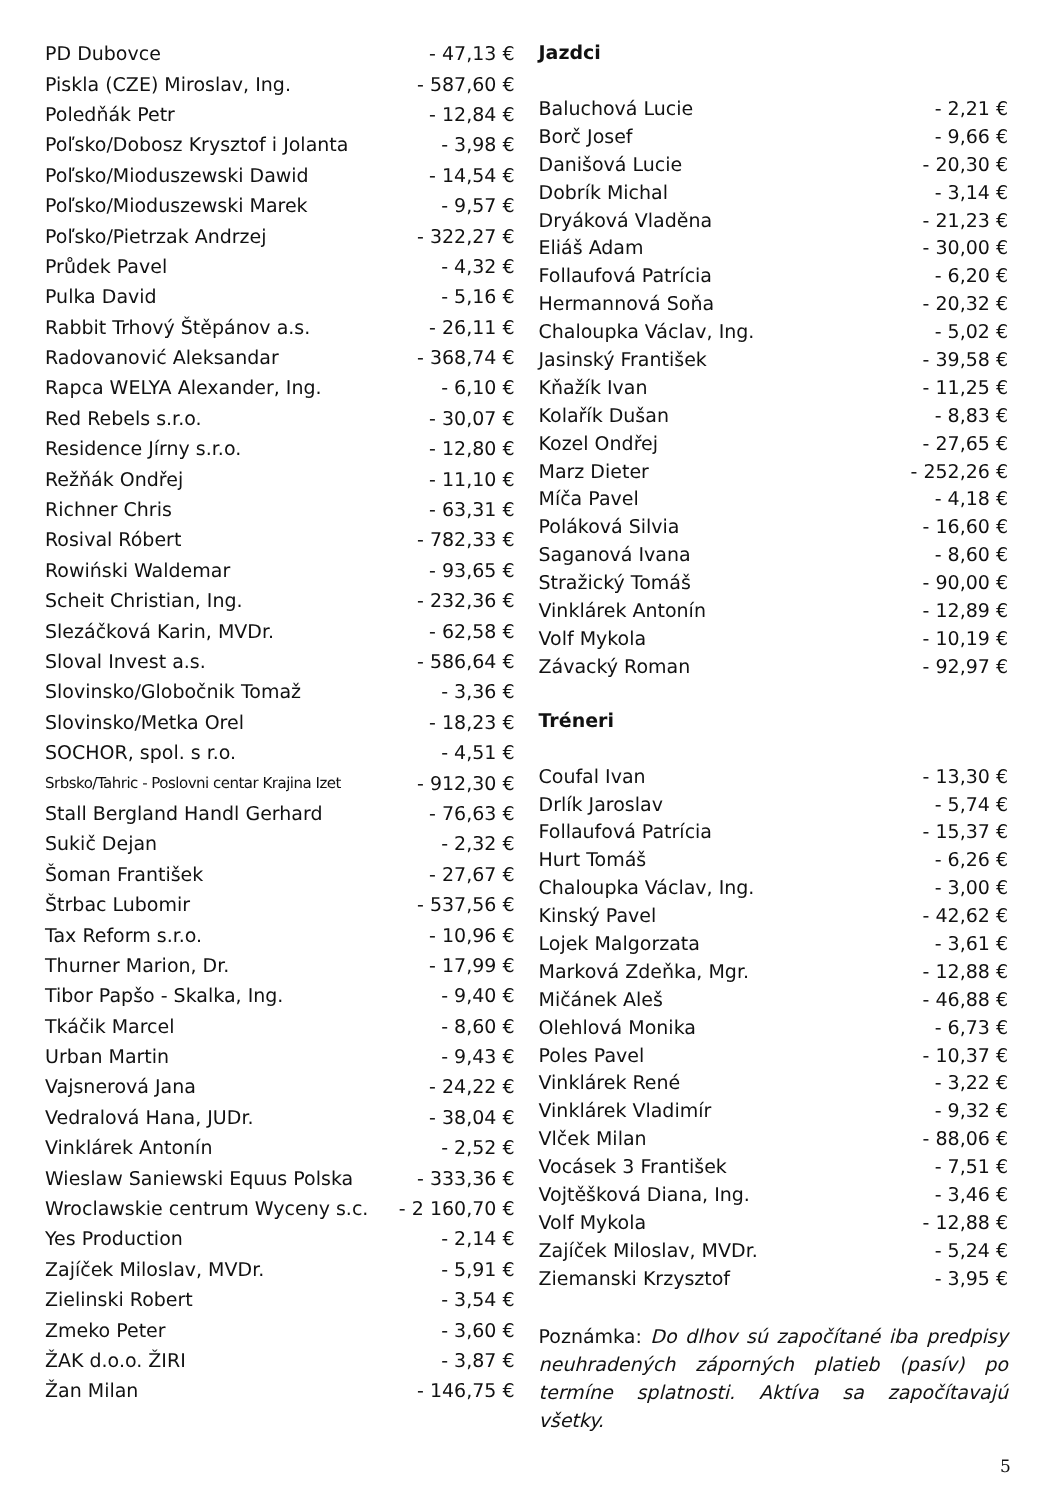| PD Dubovce | - 47,13 € |
| Piskla (CZE) Miroslav, Ing. | - 587,60 € |
| Poledňák Petr | - 12,84 € |
| Poľsko/Dobosz Krysztof i Jolanta | - 3,98 € |
| Poľsko/Mioduszewski Dawid | - 14,54 € |
| Poľsko/Mioduszewski Marek | - 9,57 € |
| Poľsko/Pietrzak Andrzej | - 322,27 € |
| Průdek Pavel | - 4,32 € |
| Pulka David | - 5,16 € |
| Rabbit Trhový Štěpánov a.s. | - 26,11 € |
| Radovanović Aleksandar | - 368,74 € |
| Rapca WELYA Alexander, Ing. | - 6,10 € |
| Red Rebels s.r.o. | - 30,07 € |
| Residence Jírny s.r.o. | - 12,80 € |
| Režňák Ondřej | - 11,10 € |
| Richner Chris | - 63,31 € |
| Rosival Róbert | - 782,33 € |
| Rowiński Waldemar | - 93,65 € |
| Scheit Christian, Ing. | - 232,36 € |
| Slezáčková Karin, MVDr. | - 62,58 € |
| Sloval Invest a.s. | - 586,64 € |
| Slovinsko/Globočnik Tomaž | - 3,36 € |
| Slovinsko/Metka Orel | - 18,23 € |
| SOCHOR, spol. s r.o. | - 4,51 € |
| Srbsko/Tahric - Poslovni centar Krajina Izet | - 912,30 € |
| Stall Bergland Handl Gerhard | - 76,63 € |
| Sukič Dejan | - 2,32 € |
| Šoman František | - 27,67 € |
| Štrbac Lubomir | - 537,56 € |
| Tax Reform s.r.o. | - 10,96 € |
| Thurner Marion, Dr. | - 17,99 € |
| Tibor Papšo - Skalka, Ing. | - 9,40 € |
| Tkáčik Marcel | - 8,60 € |
| Urban Martin | - 9,43 € |
| Vajsnerová Jana | - 24,22 € |
| Vedralová Hana, JUDr. | - 38,04 € |
| Vinklárek Antonín | - 2,52 € |
| Wieslaw Saniewski Equus Polska | - 333,36 € |
| Wroclawskie centrum Wyceny s.c. | - 2 160,70 € |
| Yes Production | - 2,14 € |
| Zajíček Miloslav, MVDr. | - 5,91 € |
| Zielinski Robert | - 3,54 € |
| Zmeko Peter | - 3,60 € |
| ŽAK d.o.o. ŽIRI | - 3,87 € |
| Žan Milan | - 146,75 € |
Jazdci
| Baluchová Lucie | - 2,21 € |
| Borč Josef | - 9,66 € |
| Danišová Lucie | - 20,30 € |
| Dobrík Michal | - 3,14 € |
| Dryáková Vladěna | - 21,23 € |
| Eliáš Adam | - 30,00 € |
| Follaufová Patrícia | - 6,20 € |
| Hermannová Soňa | - 20,32 € |
| Chaloupka Václav, Ing. | - 5,02 € |
| Jasinský František | - 39,58 € |
| Kňažík Ivan | - 11,25 € |
| Kolařík Dušan | - 8,83 € |
| Kozel Ondřej | - 27,65 € |
| Marz Dieter | - 252,26 € |
| Míča Pavel | - 4,18 € |
| Poláková Silvia | - 16,60 € |
| Saganová Ivana | - 8,60 € |
| Stražický Tomáš | - 90,00 € |
| Vinklárek Antonín | - 12,89 € |
| Volf Mykola | - 10,19 € |
| Závacký Roman | - 92,97 € |
Tréneri
| Coufal Ivan | - 13,30 € |
| Drlík Jaroslav | - 5,74 € |
| Follaufová Patrícia | - 15,37 € |
| Hurt Tomáš | - 6,26 € |
| Chaloupka Václav, Ing. | - 3,00 € |
| Kinský Pavel | - 42,62 € |
| Lojek Malgorzata | - 3,61 € |
| Marková Zdeňka, Mgr. | - 12,88 € |
| Mičánek Aleš | - 46,88 € |
| Olehlová Monika | - 6,73 € |
| Poles Pavel | - 10,37 € |
| Vinklárek René | - 3,22 € |
| Vinklárek Vladimír | - 9,32 € |
| Vlček Milan | - 88,06 € |
| Vocásek 3 František | - 7,51 € |
| Vojtěšková Diana, Ing. | - 3,46 € |
| Volf Mykola | - 12,88 € |
| Zajíček Miloslav, MVDr. | - 5,24 € |
| Ziemanski Krzysztof | - 3,95 € |
Poznámka: Do dlhov sú započítané iba predpisy neuhradených záporných platieb (pasív) po termíne splatnosti. Aktíva sa započítavajú všetky.
5